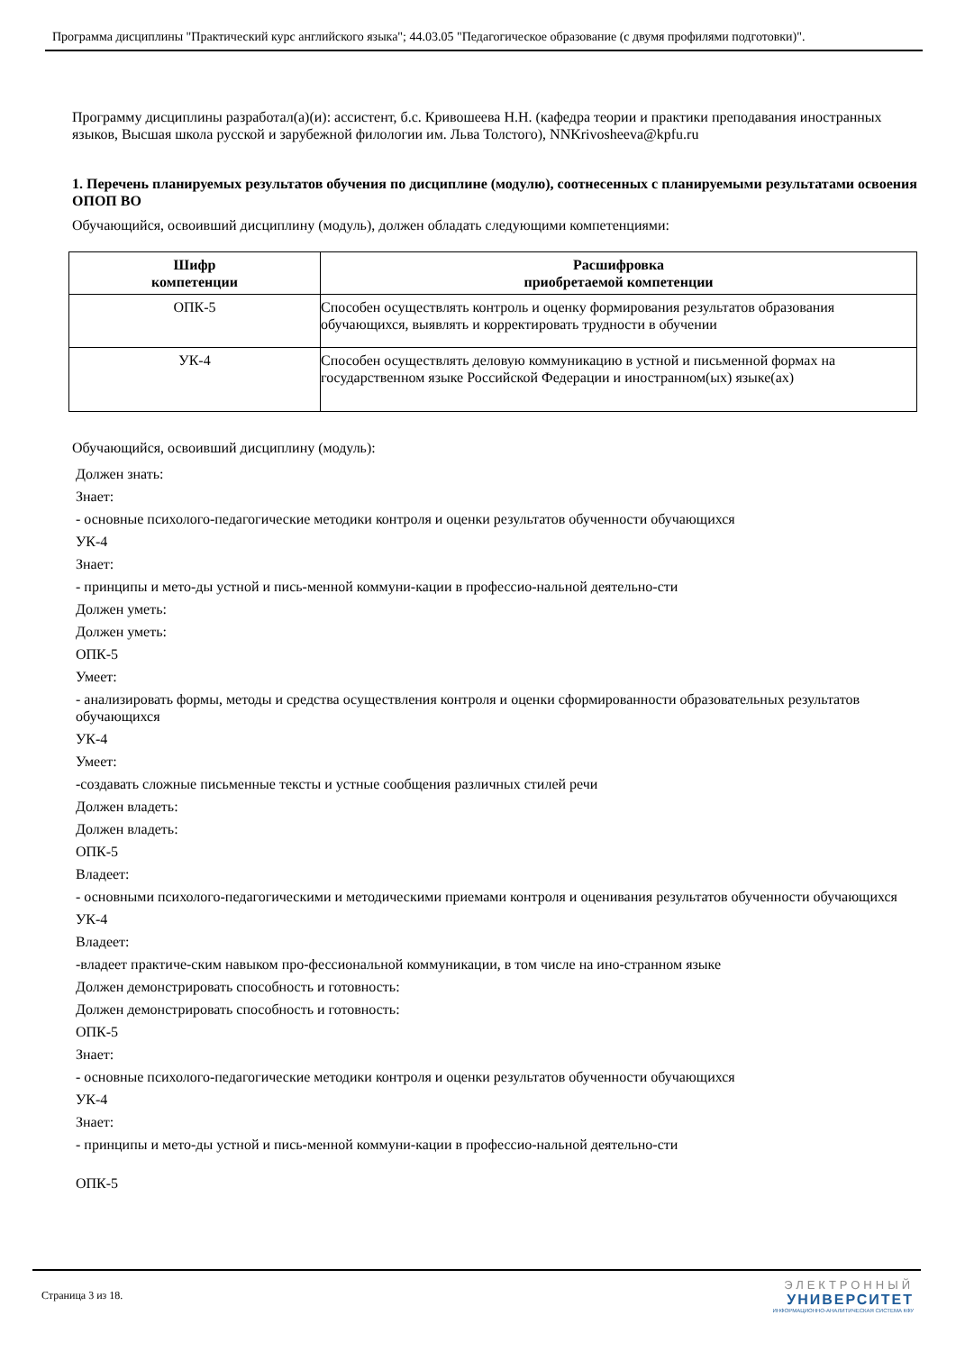Программа дисциплины "Практический курс английского языка"; 44.03.05 "Педагогическое образование (с двумя профилями подготовки)".
Программу дисциплины разработал(а)(и): ассистент, б.с. Кривошеева Н.Н. (кафедра теории и практики преподавания иностранных языков, Высшая школа русской и зарубежной филологии им. Льва Толстого), NNKrivosheeva@kpfu.ru
1. Перечень планируемых результатов обучения по дисциплине (модулю), соотнесенных с планируемыми результатами освоения ОПОП ВО
Обучающийся, освоивший дисциплину (модуль), должен обладать следующими компетенциями:
| Шифр компетенции | Расшифровка приобретаемой компетенции |
| --- | --- |
| ОПК-5 | Способен осуществлять контроль и оценку формирования результатов образования обучающихся, выявлять и корректировать трудности в обучении |
| УК-4 | Способен осуществлять деловую коммуникацию в устной и письменной формах на государственном языке Российской Федерации и иностранном(ых) языке(ах) |
Обучающийся, освоивший дисциплину (модуль):
Должен знать:
Знает:
- основные психолого-педагогические методики контроля и оценки результатов обученности обучающихся
УК-4
Знает:
- принципы и мето-ды устной и пись-менной коммуни-кации в профессио-нальной деятельно-сти
Должен уметь:
Должен уметь:
ОПК-5
Умеет:
- анализировать формы, методы и средства осуществления контроля и оценки сформированности образовательных результатов обучающихся
УК-4
Умеет:
-создавать сложные письменные тексты и устные сообщения различных стилей речи
Должен владеть:
Должен владеть:
ОПК-5
Владеет:
- основными психолого-педагогическими и методическими приемами контроля и оценивания результатов обученности обучающихся
УК-4
Владеет:
-владеет практиче-ским навыком про-фессиональной коммуникации, в том числе на ино-странном языке
Должен демонстрировать способность и готовность:
Должен демонстрировать способность и готовность:
ОПК-5
Знает:
- основные психолого-педагогические методики контроля и оценки результатов обученности обучающихся
УК-4
Знает:
- принципы и мето-ды устной и пись-менной коммуни-кации в профессио-нальной деятельно-сти
ОПК-5
Страница 3 из 18.
ЭЛЕКТРОННЫЙ
УНИВЕРСИТЕТ
ИНФОРМАЦИОННО-АНАЛИТИЧЕСКАЯ СИСТЕМА КФУ